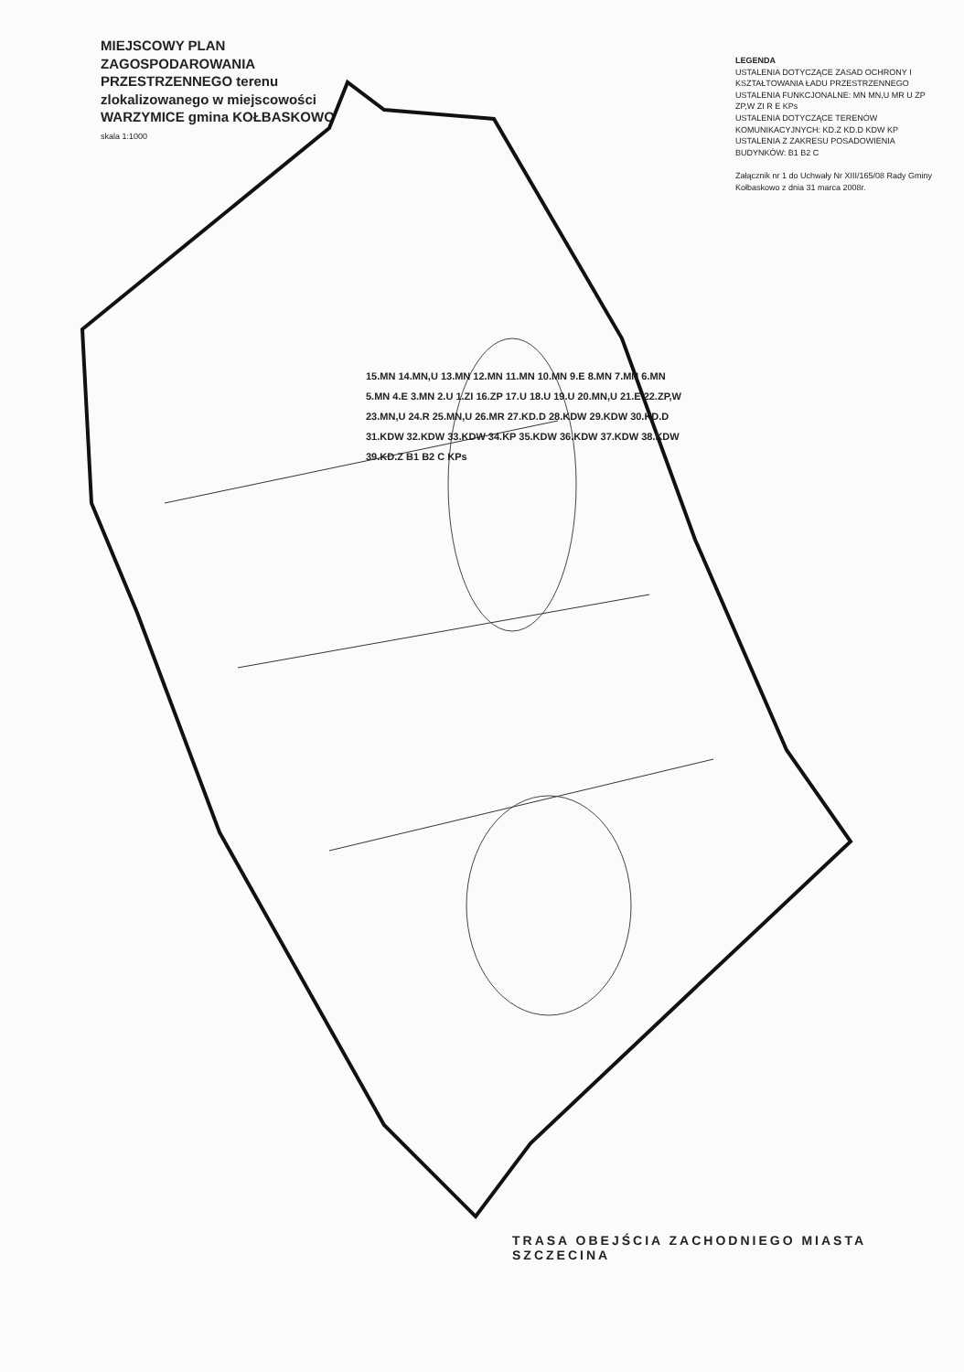MIEJSCOWY PLAN ZAGOSPODAROWANIA PRZESTRZENNEGO terenu zlokalizowanego w miejscowości WARZYMICE gmina KOŁBASKOWO
skala 1:1000
15.MN 14.MN,U 13.MN 12.MN 11.MN 10.MN 9.E 8.MN 7.MN 6.MN 5.MN 4.E 3.MN 2.U 1.ZI 16.ZP 17.U 18.U 19.U 20.MN,U 21.E 22.ZP,W 23.MN,U 24.R 25.MN,U 26.MR 27.KD.D 28.KDW 29.KDW 30.KD.D 31.KDW 32.KDW 33.KDW 34.KP 35.KDW 36.KDW 37.KDW 38.KDW 39.KD.Z B1 B2 C KPs
LEGENDA
USTALENIA DOTYCZĄCE ZASAD OCHRONY I KSZTAŁTOWANIA ŁADU PRZESTRZENNEGO
USTALENIA FUNKCJONALNE: MN MN,U MR U ZP ZP,W ZI R E KPs
USTALENIA DOTYCZĄCE TERENÓW KOMUNIKACYJNYCH: KD.Z KD.D KDW KP
USTALENIA Z ZAKRESU POSADOWIENIA BUDYNKÓW: B1 B2 C
Załącznik nr 1 do Uchwały Nr XIII/165/08 Rady Gminy Kołbaskowo z dnia 31 marca 2008r.
TRASA OBEJŚCIA ZACHODNIEGO MIASTA SZCZECINA